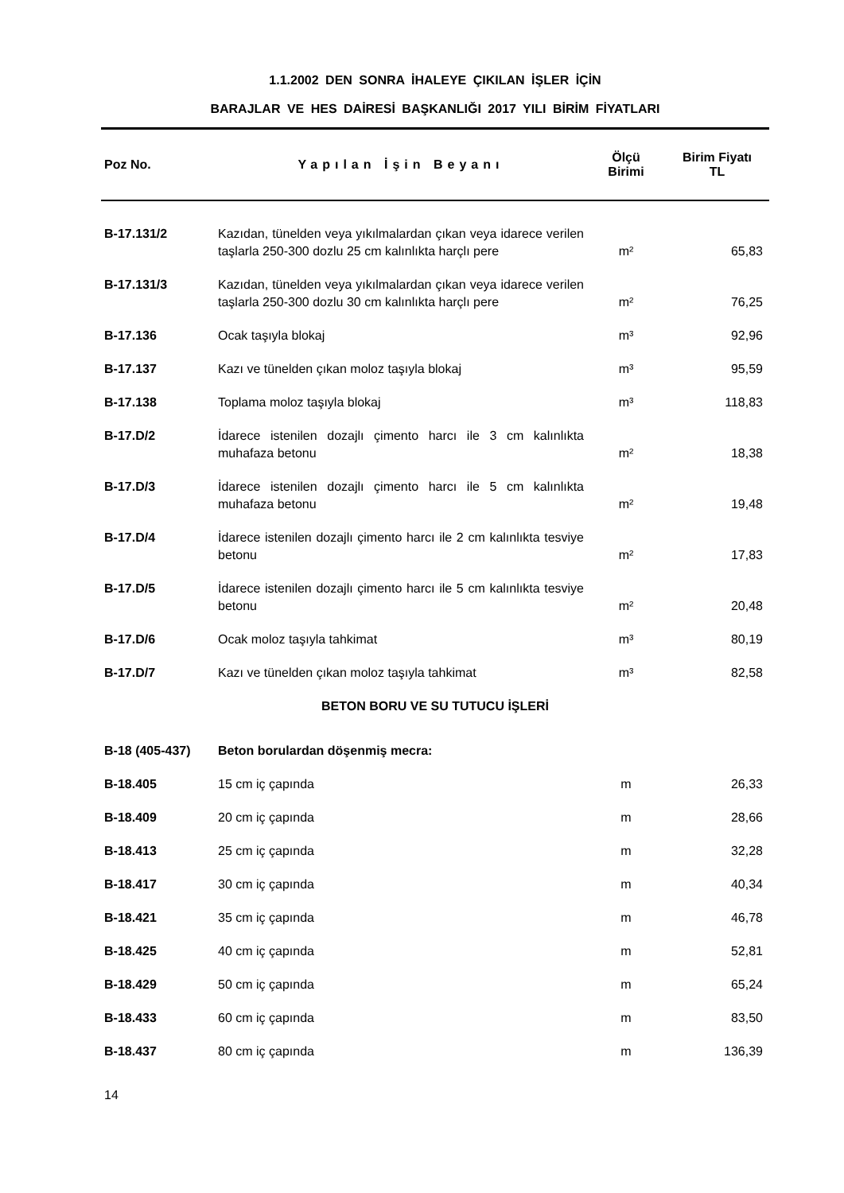1.1.2002 DEN SONRA İHALEYE ÇIKILAN İŞLER İÇİN
BARAJLAR VE HES DAİRESİ BAŞKANLIĞI 2017 YILI BİRİM FİYATLARI
| Poz No. | Yapılan İşin Beyanı | Ölçü Birimi | Birim Fiyatı TL |
| --- | --- | --- | --- |
| B-17.131/2 | Kazıdan, tünelden veya yıkılmalardan çıkan veya idarece verilen taşlarla 250-300 dozlu 25 cm kalınlıkta harçlı pere | m² | 65,83 |
| B-17.131/3 | Kazıdan, tünelden veya yıkılmalardan çıkan veya idarece verilen taşlarla 250-300 dozlu 30 cm kalınlıkta harçlı pere | m² | 76,25 |
| B-17.136 | Ocak taşıyla blokaj | m³ | 92,96 |
| B-17.137 | Kazı ve tünelden çıkan moloz taşıyla blokaj | m³ | 95,59 |
| B-17.138 | Toplama moloz taşıyla blokaj | m³ | 118,83 |
| B-17.D/2 | İdarece istenilen dozajlı çimento harcı ile 3 cm kalınlıkta muhafaza betonu | m² | 18,38 |
| B-17.D/3 | İdarece istenilen dozajlı çimento harcı ile 5 cm kalınlıkta muhafaza betonu | m² | 19,48 |
| B-17.D/4 | İdarece istenilen dozajlı çimento harcı ile 2 cm kalınlıkta tesviye betonu | m² | 17,83 |
| B-17.D/5 | İdarece istenilen dozajlı çimento harcı ile 5 cm kalınlıkta tesviye betonu | m² | 20,48 |
| B-17.D/6 | Ocak moloz taşıyla tahkimat | m³ | 80,19 |
| B-17.D/7 | Kazı ve tünelden çıkan moloz taşıyla tahkimat | m³ | 82,58 |
| BETON BORU VE SU TUTUCU İŞLERİ | | | |
| B-18 (405-437) | Beton borulardan döşenmiş mecra: | | |
| B-18.405 | 15 cm iç çapında | m | 26,33 |
| B-18.409 | 20 cm iç çapında | m | 28,66 |
| B-18.413 | 25 cm iç çapında | m | 32,28 |
| B-18.417 | 30 cm iç çapında | m | 40,34 |
| B-18.421 | 35 cm iç çapında | m | 46,78 |
| B-18.425 | 40 cm iç çapında | m | 52,81 |
| B-18.429 | 50 cm iç çapında | m | 65,24 |
| B-18.433 | 60 cm iç çapında | m | 83,50 |
| B-18.437 | 80 cm iç çapında | m | 136,39 |
14